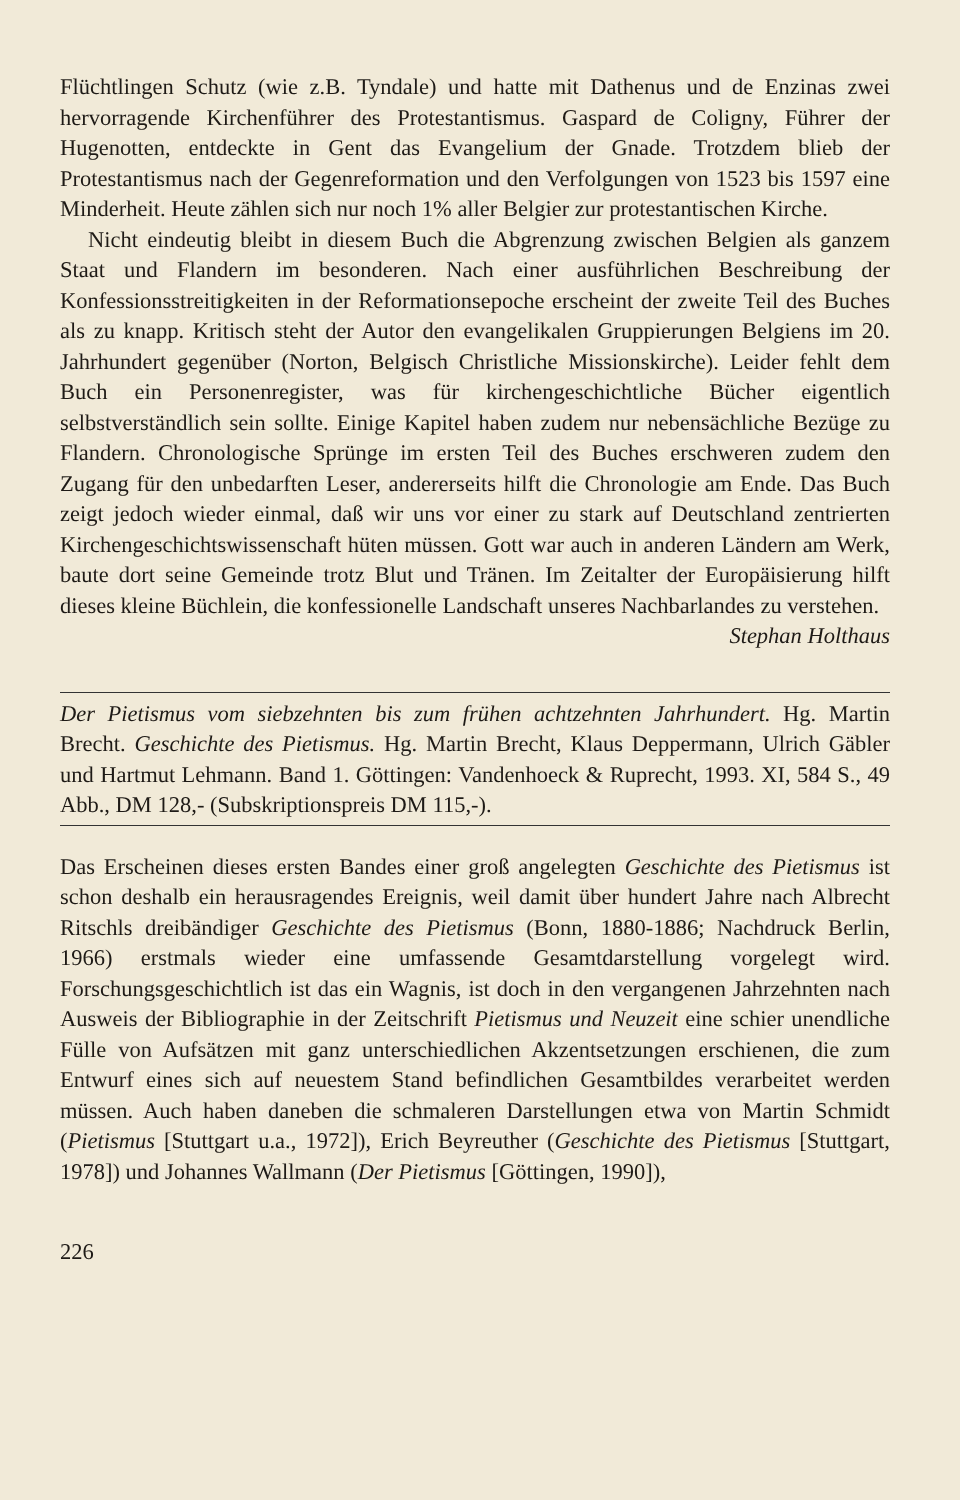Flüchtlingen Schutz (wie z.B. Tyndale) und hatte mit Dathenus und de Enzinas zwei hervorragende Kirchenführer des Protestantismus. Gaspard de Coligny, Führer der Hugenotten, entdeckte in Gent das Evangelium der Gnade. Trotzdem blieb der Protestantismus nach der Gegenreformation und den Verfolgungen von 1523 bis 1597 eine Minderheit. Heute zählen sich nur noch 1% aller Belgier zur protestantischen Kirche.
Nicht eindeutig bleibt in diesem Buch die Abgrenzung zwischen Belgien als ganzem Staat und Flandern im besonderen. Nach einer ausführlichen Beschreibung der Konfessionsstreitigkeiten in der Reformationsepoche erscheint der zweite Teil des Buches als zu knapp. Kritisch steht der Autor den evangelikalen Gruppierungen Belgiens im 20. Jahrhundert gegenüber (Norton, Belgisch Christliche Missionskirche). Leider fehlt dem Buch ein Personenregister, was für kirchengeschichtliche Bücher eigentlich selbstverständlich sein sollte. Einige Kapitel haben zudem nur nebensächliche Bezüge zu Flandern. Chronologische Sprünge im ersten Teil des Buches erschweren zudem den Zugang für den unbedarften Leser, andererseits hilft die Chronologie am Ende. Das Buch zeigt jedoch wieder einmal, daß wir uns vor einer zu stark auf Deutschland zentrierten Kirchengeschichtswissenschaft hüten müssen. Gott war auch in anderen Ländern am Werk, baute dort seine Gemeinde trotz Blut und Tränen. Im Zeitalter der Europäisierung hilft dieses kleine Büchlein, die konfessionelle Landschaft unseres Nachbarlandes zu verstehen.
Stephan Holthaus
Der Pietismus vom siebzehnten bis zum frühen achtzehnten Jahrhundert. Hg. Martin Brecht. Geschichte des Pietismus. Hg. Martin Brecht, Klaus Deppermann, Ulrich Gäbler und Hartmut Lehmann. Band 1. Göttingen: Vandenhoeck & Ruprecht, 1993. XI, 584 S., 49 Abb., DM 128,- (Subskriptionspreis DM 115,-).
Das Erscheinen dieses ersten Bandes einer groß angelegten Geschichte des Pietismus ist schon deshalb ein herausragendes Ereignis, weil damit über hundert Jahre nach Albrecht Ritschls dreibändiger Geschichte des Pietismus (Bonn, 1880-1886; Nachdruck Berlin, 1966) erstmals wieder eine umfassende Gesamtdarstellung vorgelegt wird. Forschungsgeschichtlich ist das ein Wagnis, ist doch in den vergangenen Jahrzehnten nach Ausweis der Bibliographie in der Zeitschrift Pietismus und Neuzeit eine schier unendliche Fülle von Aufsätzen mit ganz unterschiedlichen Akzentsetzungen erschienen, die zum Entwurf eines sich auf neuestem Stand befindlichen Gesamtbildes verarbeitet werden müssen. Auch haben daneben die schmaleren Darstellungen etwa von Martin Schmidt (Pietismus [Stuttgart u.a., 1972]), Erich Beyreuther (Geschichte des Pietismus [Stuttgart, 1978]) und Johannes Wallmann (Der Pietismus [Göttingen, 1990]),
226